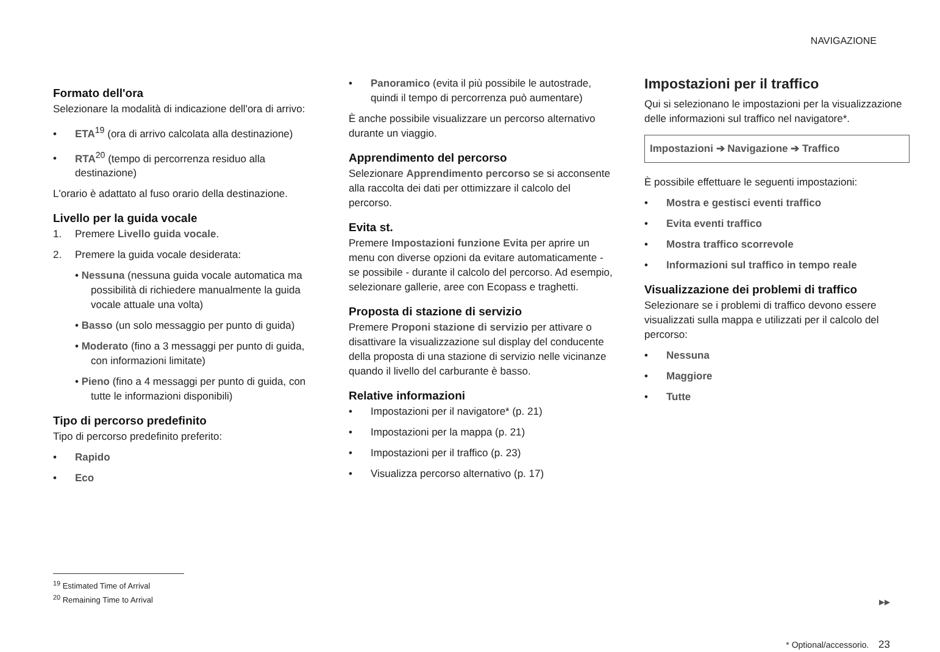NAVIGAZIONE
Formato dell'ora
Selezionare la modalità di indicazione dell'ora di arrivo:
• ETA<sup>19</sup> (ora di arrivo calcolata alla destinazione)
• RTA<sup>20</sup> (tempo di percorrenza residuo alla destinazione)
L'orario è adattato al fuso orario della destinazione.
Livello per la guida vocale
1. Premere Livello guida vocale.
2. Premere la guida vocale desiderata:
• Nessuna (nessuna guida vocale automatica ma possibilità di richiedere manualmente la guida vocale attuale una volta)
• Basso (un solo messaggio per punto di guida)
• Moderato (fino a 3 messaggi per punto di guida, con informazioni limitate)
• Pieno (fino a 4 messaggi per punto di guida, con tutte le informazioni disponibili)
Tipo di percorso predefinito
Tipo di percorso predefinito preferito:
• Rapido
• Eco
• Panoramico (evita il più possibile le autostrade, quindi il tempo di percorrenza può aumentare)
È anche possibile visualizzare un percorso alternativo durante un viaggio.
Apprendimento del percorso
Selezionare Apprendimento percorso se si acconsente alla raccolta dei dati per ottimizzare il calcolo del percorso.
Evita st.
Premere Impostazioni funzione Evita per aprire un menu con diverse opzioni da evitare automaticamente - se possibile - durante il calcolo del percorso. Ad esempio, selezionare gallerie, aree con Ecopass e traghetti.
Proposta di stazione di servizio
Premere Proponi stazione di servizio per attivare o disattivare la visualizzazione sul display del conducente della proposta di una stazione di servizio nelle vicinanze quando il livello del carburante è basso.
Relative informazioni
• Impostazioni per il navigatore* (p. 21)
• Impostazioni per la mappa (p. 21)
• Impostazioni per il traffico (p. 23)
• Visualizza percorso alternativo (p. 17)
Impostazioni per il traffico
Qui si selezionano le impostazioni per la visualizzazione delle informazioni sul traffico nel navigatore*.
Impostazioni ➔ Navigazione ➔ Traffico
È possibile effettuare le seguenti impostazioni:
• Mostra e gestisci eventi traffico
• Evita eventi traffico
• Mostra traffico scorrevole
• Informazioni sul traffico in tempo reale
Visualizzazione dei problemi di traffico
Selezionare se i problemi di traffico devono essere visualizzati sulla mappa e utilizzati per il calcolo del percorso:
• Nessuna
• Maggiore
• Tutte
<sup>19</sup> Estimated Time of Arrival
<sup>20</sup> Remaining Time to Arrival
▶▶
* Optional/accessorio. 23